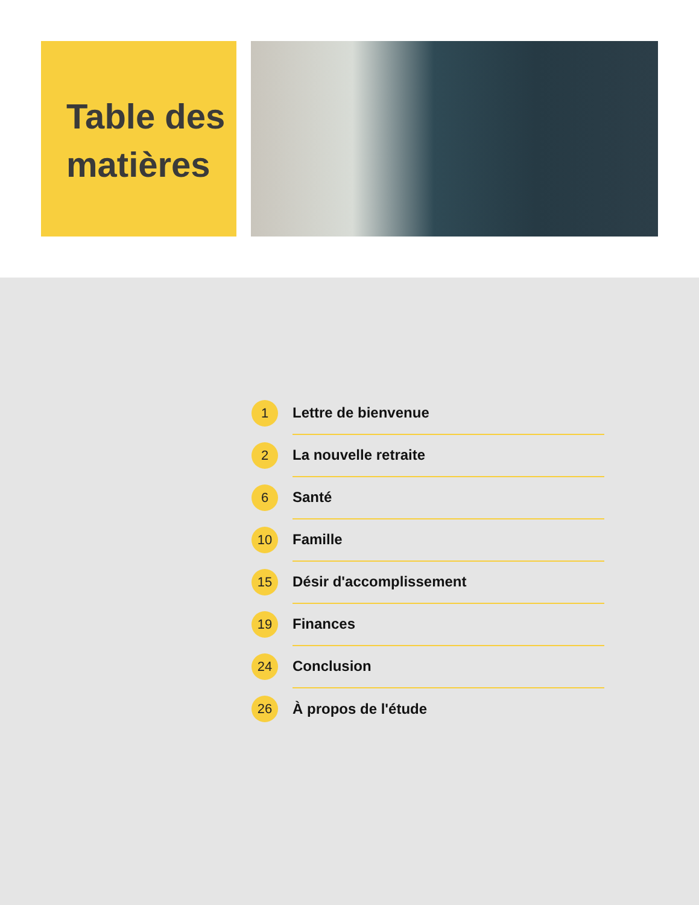Table des
matières
1
Lettre de bienvenue
2
La nouvelle retraite
6
Santé
10
Famille
15
Désir d'accomplissement
19
Finances
24
Conclusion
26
À propos de l'étude